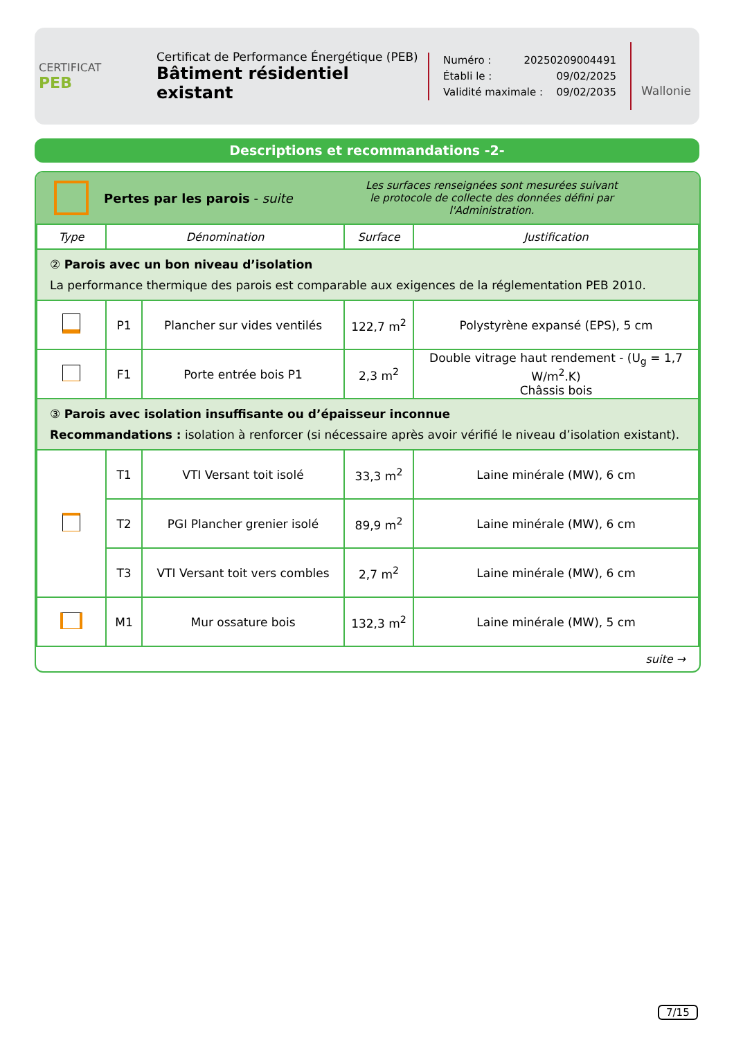CERTIFICAT
PEB
Certificat de Performance Énergétique (PEB)
Bâtiment résidentiel existant
Numéro : 20250209004491
Établi le : 09/02/2025
Validité maximale : 09/02/2035
Wallonie
Descriptions et recommandations -2-
Pertes par les parois - suite
Les surfaces renseignées sont mesurées suivant
le protocole de collecte des données défini par l'Administration.
| Type | Dénomination | | Surface | Justification |
| --- | --- | --- | --- | --- |
| ② Parois avec un bon niveau d’isolation La performance thermique des parois est comparable aux exigences de la réglementation PEB 2010. | | | | |
| | P1 | Plancher sur vides ventilés | 122,7 m<sup>2</sup> | Polystyrène expansé (EPS), 5 cm |
| | F1 | Porte entrée bois P1 | 2,3 m<sup>2</sup> | Double vitrage haut rendement - (U<sub>g</sub> = 1,7 W/m<sup>2</sup>.K) Châssis bois |
| ③ Parois avec isolation insuffisante ou d’épaisseur inconnue Recommandations : isolation à renforcer (si nécessaire après avoir vérifié le niveau d’isolation existant). | | | | |
| | T1 | VTI Versant toit isolé | 33,3 m<sup>2</sup> | Laine minérale (MW), 6 cm |
| | T2 | PGI Plancher grenier isolé | 89,9 m<sup>2</sup> | Laine minérale (MW), 6 cm |
| | T3 | VTI Versant toit vers combles | 2,7 m<sup>2</sup> | Laine minérale (MW), 6 cm |
| | M1 | Mur ossature bois | 132,3 m<sup>2</sup> | Laine minérale (MW), 5 cm |
suite →
7/15